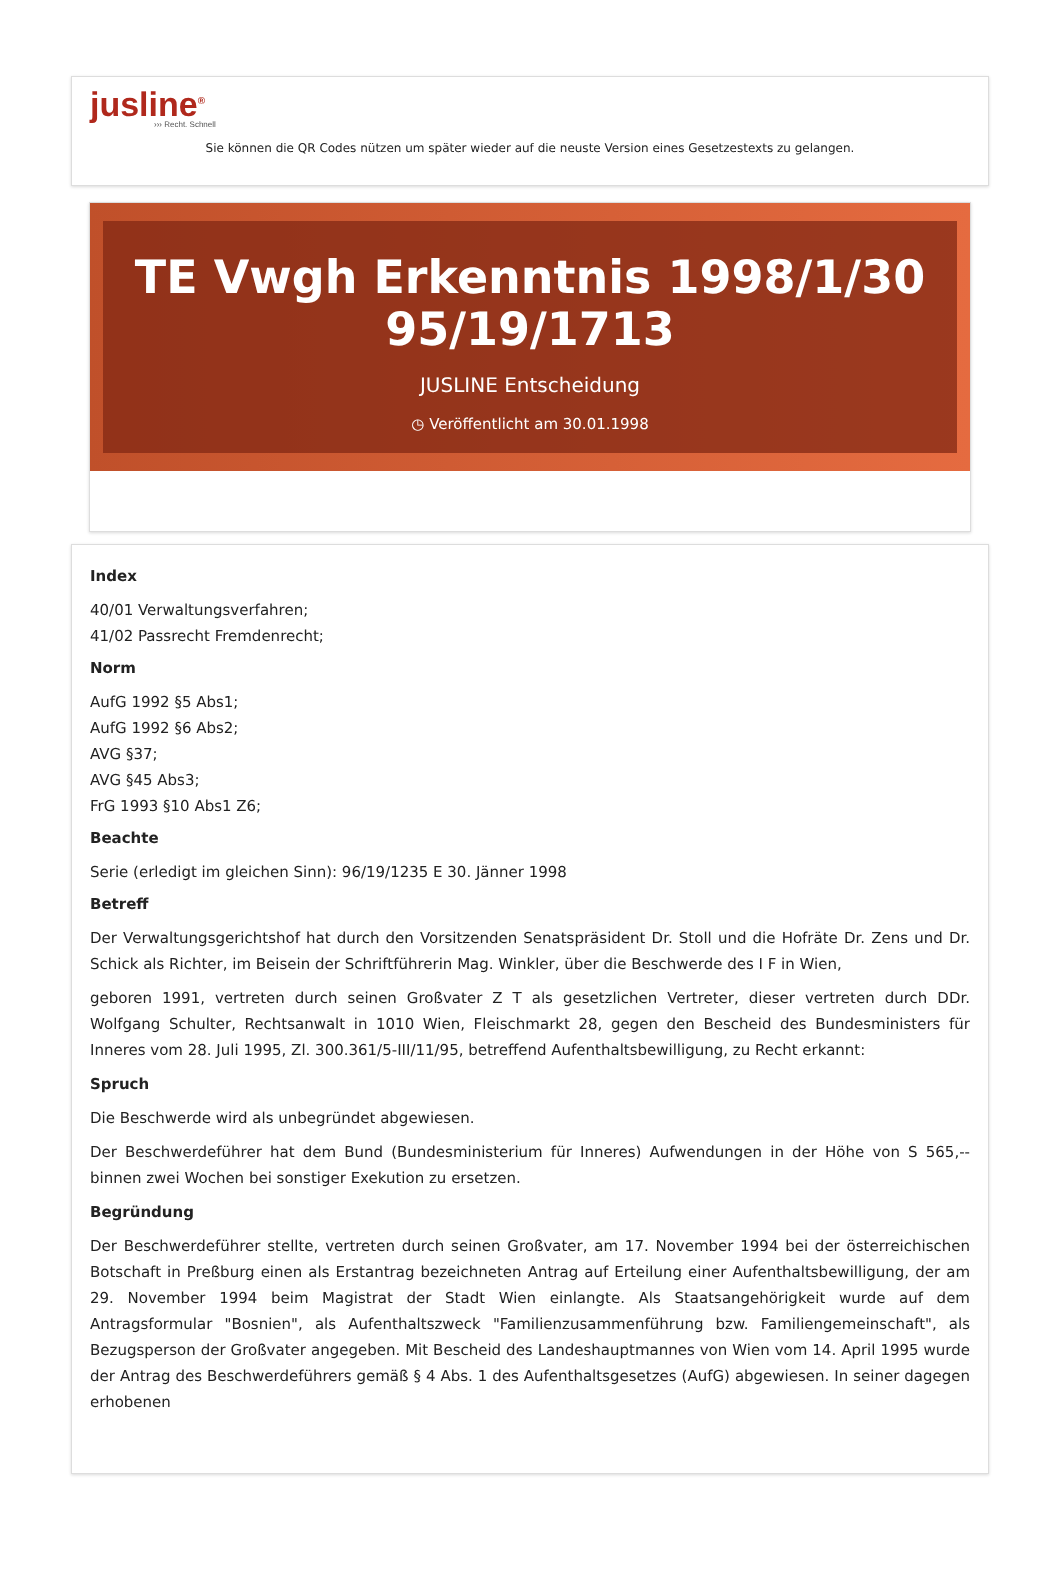jusline<sup>®</sup>
››› Recht. Schnell
Sie können die QR Codes nützen um später wieder auf die neuste Version eines Gesetzestexts zu gelangen.
TE Vwgh Erkenntnis 1998/1/30 95/19/1713
JUSLINE Entscheidung
◷ Veröffentlicht am 30.01.1998
Index
40/01 Verwaltungsverfahren;
41/02 Passrecht Fremdenrecht;
Norm
AufG 1992 §5 Abs1;
AufG 1992 §6 Abs2;
AVG §37;
AVG §45 Abs3;
FrG 1993 §10 Abs1 Z6;
Beachte
Serie (erledigt im gleichen Sinn): 96/19/1235 E 30. Jänner 1998
Betreff
Der Verwaltungsgerichtshof hat durch den Vorsitzenden Senatspräsident Dr. Stoll und die Hofräte Dr. Zens und Dr. Schick als Richter, im Beisein der Schriftführerin Mag. Winkler, über die Beschwerde des I F in Wien,
geboren 1991, vertreten durch seinen Großvater Z T als gesetzlichen Vertreter, dieser vertreten durch DDr. Wolfgang Schulter, Rechtsanwalt in 1010 Wien, Fleischmarkt 28, gegen den Bescheid des Bundesministers für Inneres vom 28. Juli 1995, Zl. 300.361/5-III/11/95, betreffend Aufenthaltsbewilligung, zu Recht erkannt:
Spruch
Die Beschwerde wird als unbegründet abgewiesen.
Der Beschwerdeführer hat dem Bund (Bundesministerium für Inneres) Aufwendungen in der Höhe von S 565,-- binnen zwei Wochen bei sonstiger Exekution zu ersetzen.
Begründung
Der Beschwerdeführer stellte, vertreten durch seinen Großvater, am 17. November 1994 bei der österreichischen Botschaft in Preßburg einen als Erstantrag bezeichneten Antrag auf Erteilung einer Aufenthaltsbewilligung, der am 29. November 1994 beim Magistrat der Stadt Wien einlangte. Als Staatsangehörigkeit wurde auf dem Antragsformular "Bosnien", als Aufenthaltszweck "Familienzusammenführung bzw. Familiengemeinschaft", als Bezugsperson der Großvater angegeben. Mit Bescheid des Landeshauptmannes von Wien vom 14. April 1995 wurde der Antrag des Beschwerdeführers gemäß § 4 Abs. 1 des Aufenthaltsgesetzes (AufG) abgewiesen. In seiner dagegen erhobenen